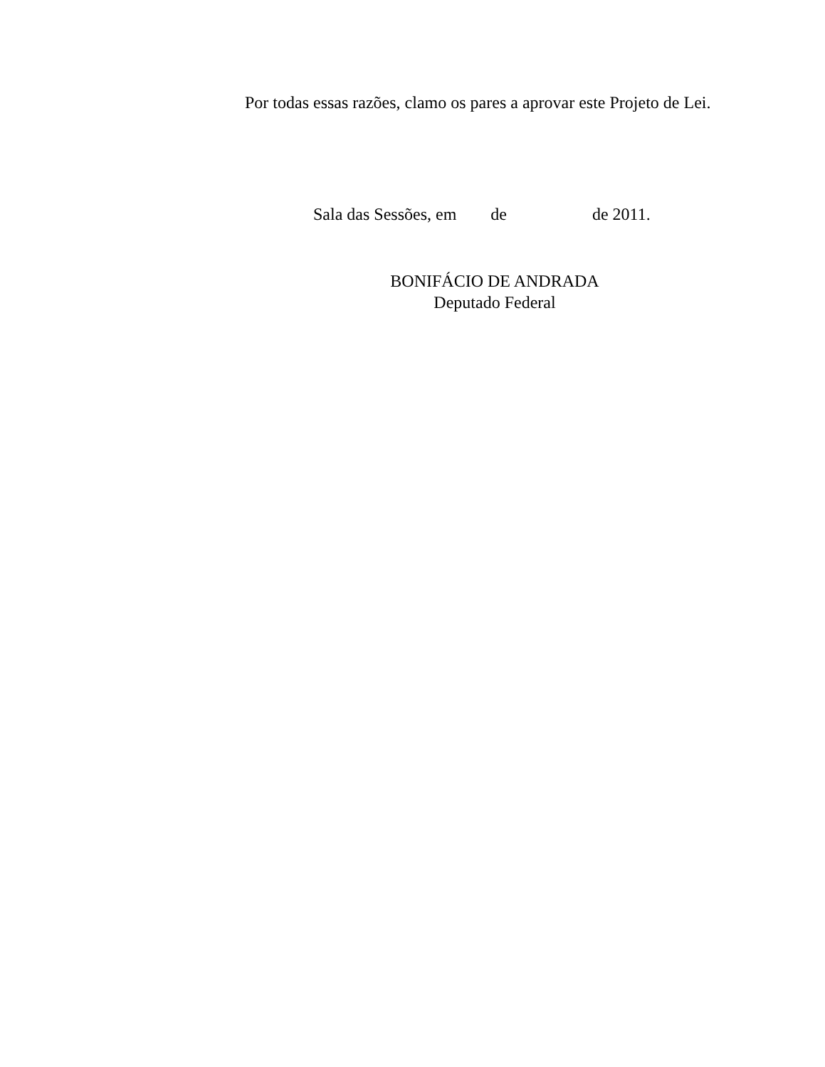Por todas essas razões, clamo os pares a aprovar este Projeto de Lei.
Sala das Sessões, em de de 2011.
BONIFÁCIO DE ANDRADA
Deputado Federal